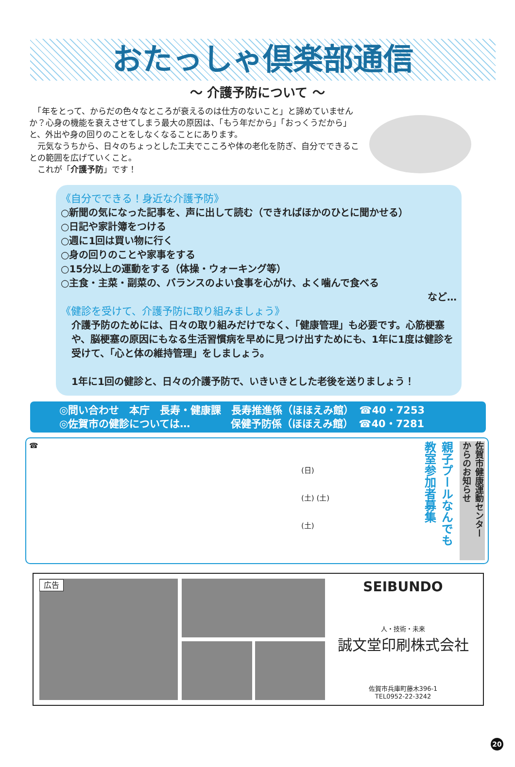おたっしゃ倶楽部通信
～ 介護予防について ～
　「年をとって、からだの色々なところが衰えるのは仕方のないこと」と諦めていませんか？心身の機能を衰えさせてしまう最大の原因は、「もう年だから」「おっくうだから」と、外出や身の回りのことをしなくなることにあります。
　元気なうちから、日々のちょっとした工夫でこころや体の老化を防ぎ、自分でできることの範囲を広げていくこと。
　これが「介護予防」です！
《自分でできる！身近な介護予防》
○新聞の気になった記事を、声に出して読む（できればほかのひとに聞かせる）
○日記や家計簿をつける
○週に1回は買い物に行く
○身の回りのことや家事をする
○15分以上の運動をする（体操・ウォーキング等）
○主食・主菜・副菜の、バランスのよい食事を心がけ、よく噛んで食べる
など…
《健診を受けて、介護予防に取り組みましょう》
介護予防のためには、日々の取り組みだけでなく、「健康管理」も必要です。心筋梗塞や、脳梗塞の原因にもなる生活習慣病を早めに見つけ出すためにも、1年に1度は健診を受けて、「心と体の維持管理」をしましょう。
1年に1回の健診と、日々の介護予防で、いきいきとした老後を送りましょう！
◎問い合わせ　本庁　長寿・健康課　長寿推進係（ほほえみ館）　☎40・7253
◎佐賀市の健診については…　　　　保健予防係（ほほえみ館）　☎40・7281
☎
(日)
(土) (土)
(土)
親子プールなんでも
教室参加者募集
佐賀市健康運動センター
からのお知らせ
広告
SEIBUNDO
人・技術・未来
誠文堂印刷株式会社
佐賀市兵庫町藤木396-1
TEL0952-22-3242
20